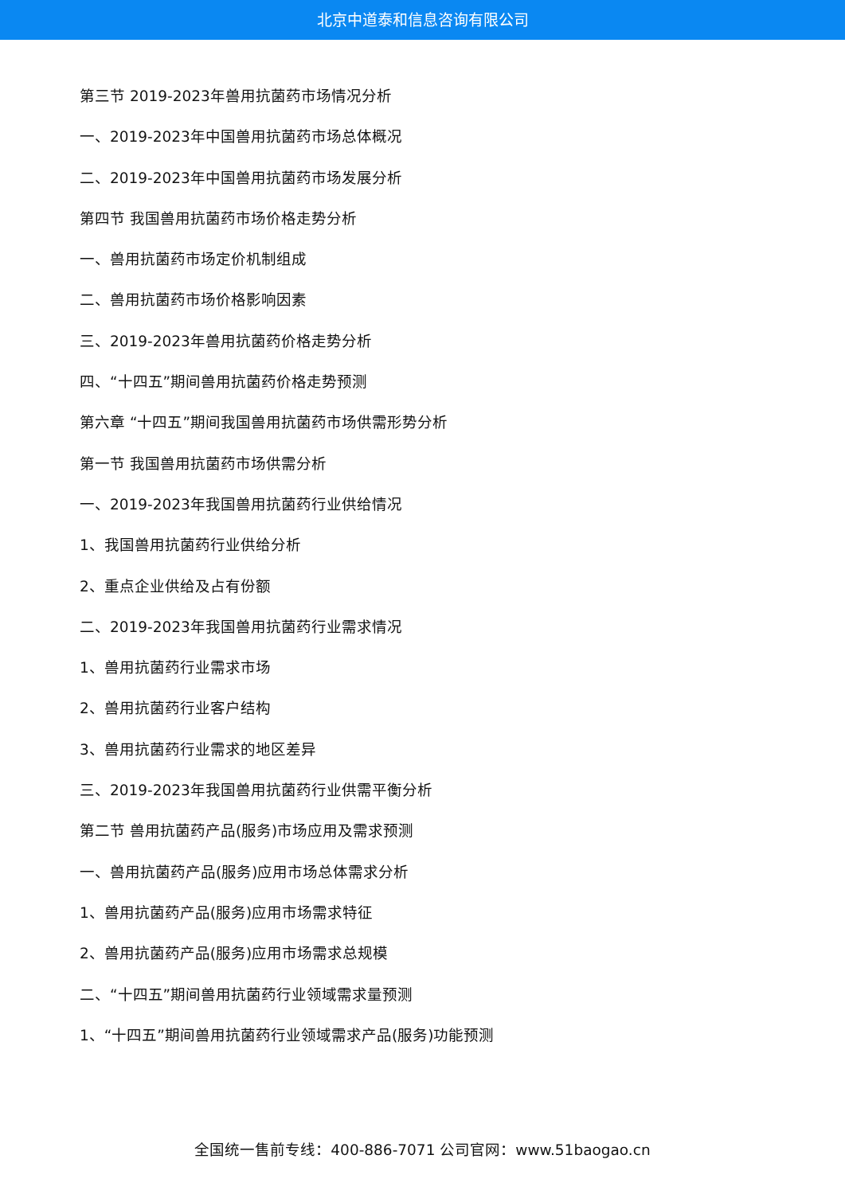北京中道泰和信息咨询有限公司
第三节 2019-2023年兽用抗菌药市场情况分析
一、2019-2023年中国兽用抗菌药市场总体概况
二、2019-2023年中国兽用抗菌药市场发展分析
第四节 我国兽用抗菌药市场价格走势分析
一、兽用抗菌药市场定价机制组成
二、兽用抗菌药市场价格影响因素
三、2019-2023年兽用抗菌药价格走势分析
四、“十四五”期间兽用抗菌药价格走势预测
第六章 “十四五”期间我国兽用抗菌药市场供需形势分析
第一节 我国兽用抗菌药市场供需分析
一、2019-2023年我国兽用抗菌药行业供给情况
1、我国兽用抗菌药行业供给分析
2、重点企业供给及占有份额
二、2019-2023年我国兽用抗菌药行业需求情况
1、兽用抗菌药行业需求市场
2、兽用抗菌药行业客户结构
3、兽用抗菌药行业需求的地区差异
三、2019-2023年我国兽用抗菌药行业供需平衡分析
第二节 兽用抗菌药产品(服务)市场应用及需求预测
一、兽用抗菌药产品(服务)应用市场总体需求分析
1、兽用抗菌药产品(服务)应用市场需求特征
2、兽用抗菌药产品(服务)应用市场需求总规模
二、“十四五”期间兽用抗菌药行业领域需求量预测
1、“十四五”期间兽用抗菌药行业领域需求产品(服务)功能预测
全国统一售前专线：400-886-7071 公司官网：www.51baogao.cn